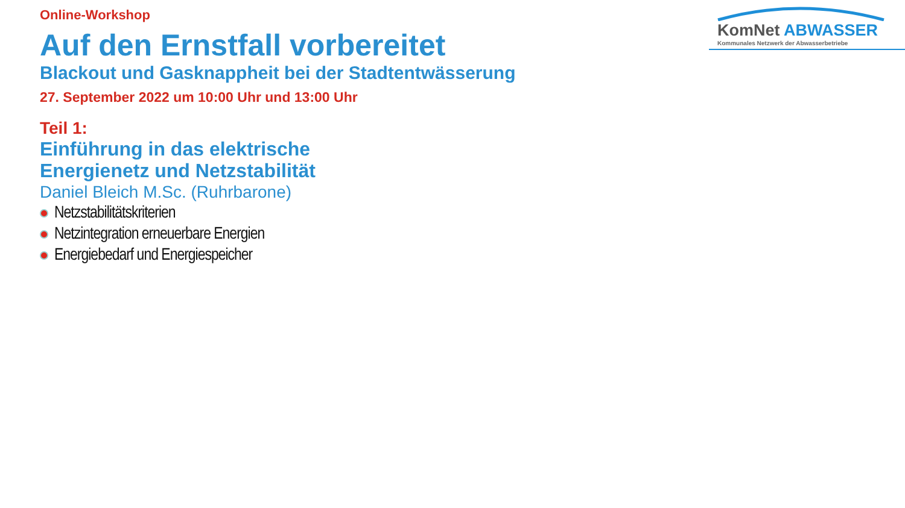Online-Workshop
Auf den Ernstfall vorbereitet
Blackout und Gasknappheit bei der Stadtentwässerung
27. September 2022 um 10:00 Uhr und 13:00 Uhr
Teil 1:
Einführung in das elektrische
Energienetz und Netzstabilität
Daniel Bleich M.Sc. (Ruhrbarone)
Netzstabilitätskriterien
Netzintegration erneuerbare Energien
Energiebedarf und Energiespeicher
KomNet ABWASSER
Kommunales Netzwerk der Abwasserbetriebe